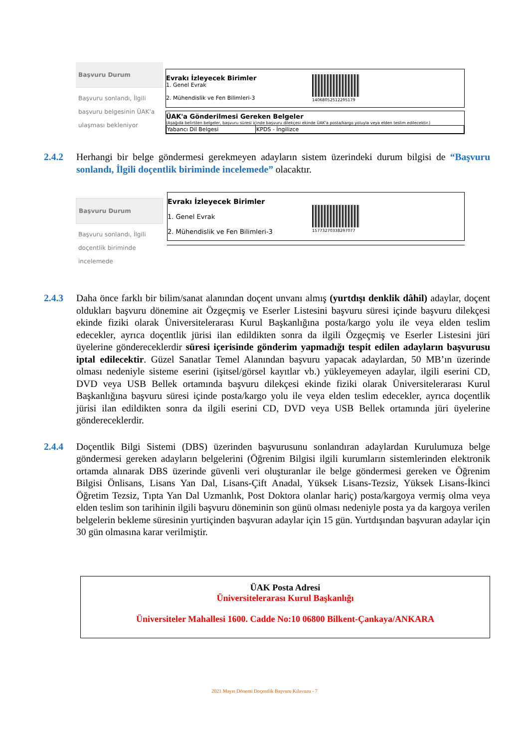Başvuru Durum
Başvuru sonlandı, İlgili başvuru belgesinin ÜAK'a ulaşması bekleniyor
Evrakı İzleyecek Birimler
1. Genel Evrak
2. Mühendislik ve Fen Bilimleri-3
1406805251229517​9
ÜAK'a Gönderilmesi Gereken Belgeler
(Aşağıda belirtilen belgeler, başvuru süresi içinde başvuru dilekçesi ekinde ÜAK'a posta/kargo yoluyla veya elden teslim edilecektir.)
| Yabancı Dil Belgesi | KPDS - İngilizce |
2.4.2 Herhangi bir belge göndermesi gerekmeyen adayların sistem üzerindeki durum bilgisi de “Başvuru sonlandı, İlgili doçentlik biriminde incelemede” olacaktır.
Başvuru Durum
Başvuru sonlandı, İlgili doçentlik biriminde incelemede
Evrakı İzleyecek Birimler
1. Genel Evrak
2. Mühendislik ve Fen Bilimleri-3
15773270338297077
2.4.3 Daha önce farklı bir bilim/sanat alanından doçent unvanı almış (yurtdışı denklik dâhil) adaylar, doçent oldukları başvuru dönemine ait Özgeçmiş ve Eserler Listesini başvuru süresi içinde başvuru dilekçesi ekinde fiziki olarak Üniversitelerarası Kurul Başkanlığına posta/kargo yolu ile veya elden teslim edecekler, ayrıca doçentlik jürisi ilan edildikten sonra da ilgili Özgeçmiş ve Eserler Listesini jüri üyelerine göndereceklerdir süresi içerisinde gönderim yapmadığı tespit edilen adayların başvurusu iptal edilecektir. Güzel Sanatlar Temel Alanından başvuru yapacak adaylardan, 50 MB’ın üzerinde olması nedeniyle sisteme eserini (işitsel/görsel kayıtlar vb.) yükleyemeyen adaylar, ilgili eserini CD, DVD veya USB Bellek ortamında başvuru dilekçesi ekinde fiziki olarak Üniversitelerarası Kurul Başkanlığına başvuru süresi içinde posta/kargo yolu ile veya elden teslim edecekler, ayrıca doçentlik jürisi ilan edildikten sonra da ilgili eserini CD, DVD veya USB Bellek ortamında jüri üyelerine göndereceklerdir.
2.4.4 Doçentlik Bilgi Sistemi (DBS) üzerinden başvurusunu sonlandıran adaylardan Kurulumuza belge göndermesi gereken adayların belgelerini (Öğrenim Bilgisi ilgili kurumların sistemlerinden elektronik ortamda alınarak DBS üzerinde güvenli veri oluşturanlar ile belge göndermesi gereken ve Öğrenim Bilgisi Önlisans, Lisans Yan Dal, Lisans-Çift Anadal, Yüksek Lisans-Tezsiz, Yüksek Lisans-İkinci Öğretim Tezsiz, Tıpta Yan Dal Uzmanlık, Post Doktora olanlar hariç) posta/kargoya vermiş olma veya elden teslim son tarihinin ilgili başvuru döneminin son günü olması nedeniyle posta ya da kargoya verilen belgelerin bekleme süresinin yurtiçinden başvuran adaylar için 15 gün. Yurtdışından başvuran adaylar için 30 gün olmasına karar verilmiştir.
ÜAK Posta Adresi
Üniversitelerarası Kurul Başkanlığı
Üniversiteler Mahallesi 1600. Cadde No:10 06800 Bilkent-Çankaya/ANKARA
2021 Mayıs Dönemi Doçentlik Başvuru Kılavuzu - 7